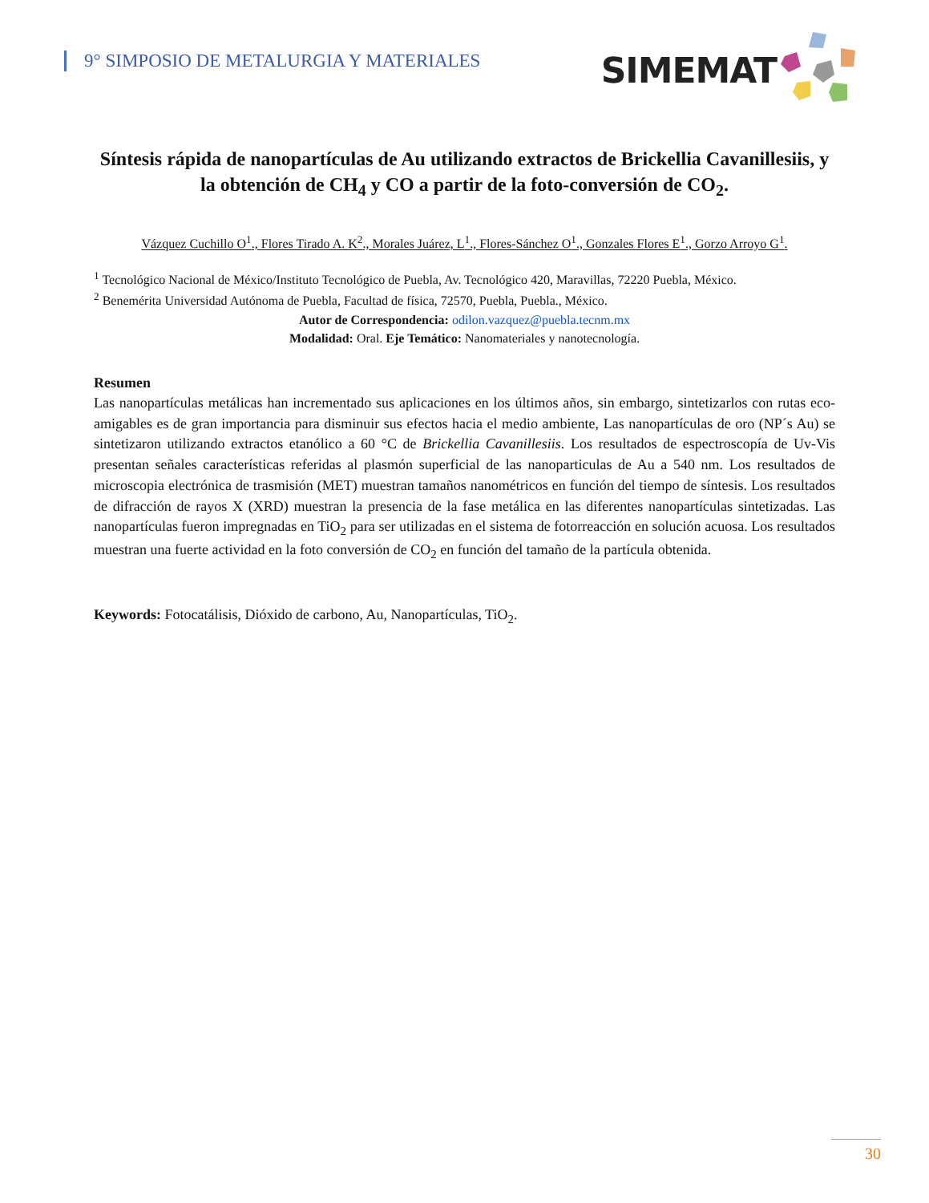9° SIMPOSIO DE METALURGIA Y MATERIALES
SIMEMAT
Síntesis rápida de nanopartículas de Au utilizando extractos de Brickellia Cavanillesiis, y la obtención de CH<sub>4</sub> y CO a partir de la foto-conversión de CO<sub>2</sub>.
Vázquez Cuchillo O<sup>1</sup>., Flores Tirado A. K<sup>2</sup>., Morales Juárez, L<sup>1</sup>., Flores-Sánchez O<sup>1</sup>., Gonzales Flores E<sup>1</sup>., Gorzo Arroyo G<sup>1</sup>.
<sup>1</sup> Tecnológico Nacional de México/Instituto Tecnológico de Puebla, Av. Tecnológico 420, Maravillas, 72220 Puebla, México.
<sup>2</sup> Benemérita Universidad Autónoma de Puebla, Facultad de física, 72570, Puebla, Puebla., México.
Autor de Correspondencia: odilon.vazquez@puebla.tecnm.mx
Modalidad: Oral. Eje Temático: Nanomateriales y nanotecnología.
Resumen
Las nanopartículas metálicas han incrementado sus aplicaciones en los últimos años, sin embargo, sintetizarlos con rutas eco-amigables es de gran importancia para disminuir sus efectos hacia el medio ambiente, Las nanopartículas de oro (NP´s Au) se sintetizaron utilizando extractos etanólico a 60 °C de Brickellia Cavanillesiis. Los resultados de espectroscopía de Uv-Vis presentan señales características referidas al plasmón superficial de las nanoparticulas de Au a 540 nm. Los resultados de microscopia electrónica de trasmisión (MET) muestran tamaños nanométricos en función del tiempo de síntesis. Los resultados de difracción de rayos X (XRD) muestran la presencia de la fase metálica en las diferentes nanopartículas sintetizadas. Las nanopartículas fueron impregnadas en TiO<sub>2</sub> para ser utilizadas en el sistema de fotorreacción en solución acuosa. Los resultados muestran una fuerte actividad en la foto conversión de CO<sub>2</sub> en función del tamaño de la partícula obtenida.
Keywords: Fotocatálisis, Dióxido de carbono, Au, Nanopartículas, TiO<sub>2</sub>.
30